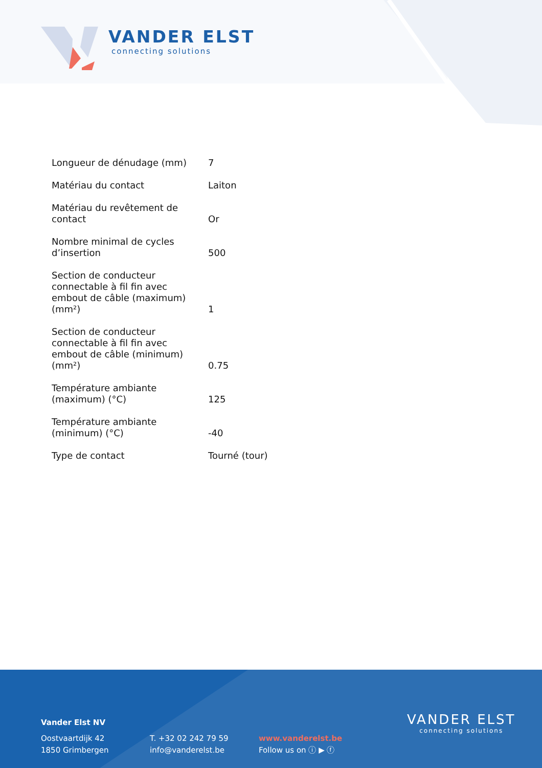VANDER ELST
connecting solutions
| Longueur de dénudage (mm) | 7 |
| Matériau du contact | Laiton |
| Matériau du revêtement de contact | Or |
| Nombre minimal de cycles d’insertion | 500 |
| Section de conducteur connectable à fil fin avec embout de câble (maximum) (mm²) | 1 |
| Section de conducteur connectable à fil fin avec embout de câble (minimum) (mm²) | 0.75 |
| Température ambiante (maximum) (°C) | 125 |
| Température ambiante (minimum) (°C) | -40 |
| Type de contact | Tourné (tour) |
Vander Elst NV
Oostvaartdijk 42
1850 Grimbergen
T. +32 02 242 79 59
info@vanderelst.be
www.vanderelst.be
Follow us on ⓘ ▶ ⓕ
VANDER ELST
connecting solutions